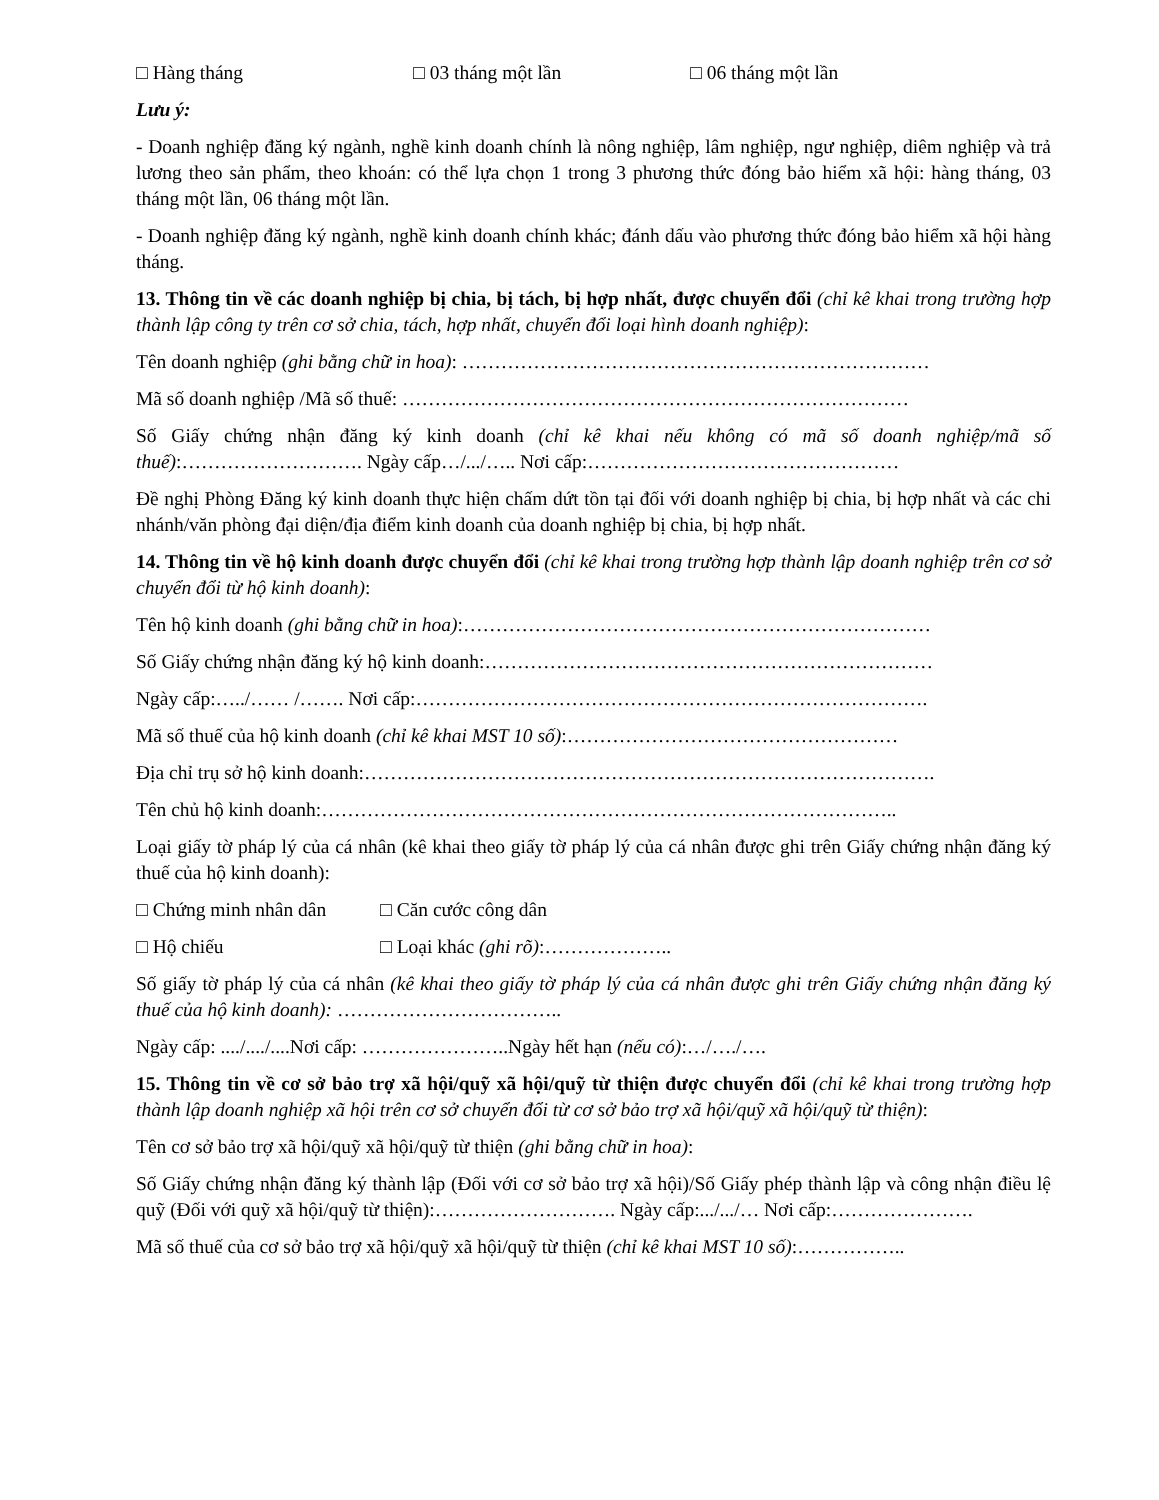□ Hàng tháng □ 03 tháng một lần □ 06 tháng một lần
Lưu ý:
- Doanh nghiệp đăng ký ngành, nghề kinh doanh chính là nông nghiệp, lâm nghiệp, ngư nghiệp, diêm nghiệp và trả lương theo sản phẩm, theo khoán: có thể lựa chọn 1 trong 3 phương thức đóng bảo hiểm xã hội: hàng tháng, 03 tháng một lần, 06 tháng một lần.
- Doanh nghiệp đăng ký ngành, nghề kinh doanh chính khác; đánh dấu vào phương thức đóng bảo hiểm xã hội hàng tháng.
13. Thông tin về các doanh nghiệp bị chia, bị tách, bị hợp nhất, được chuyển đổi (chỉ kê khai trong trường hợp thành lập công ty trên cơ sở chia, tách, hợp nhất, chuyển đổi loại hình doanh nghiệp):
Tên doanh nghiệp (ghi bằng chữ in hoa): ………………………………………………………………
Mã số doanh nghiệp /Mã số thuế: ……………………………………………………………………
Số Giấy chứng nhận đăng ký kinh doanh (chỉ kê khai nếu không có mã số doanh nghiệp/mã số thuế):………………………. Ngày cấp…/.../….. Nơi cấp:…………………………………………
Đề nghị Phòng Đăng ký kinh doanh thực hiện chấm dứt tồn tại đối với doanh nghiệp bị chia, bị hợp nhất và các chi nhánh/văn phòng đại diện/địa điểm kinh doanh của doanh nghiệp bị chia, bị hợp nhất.
14. Thông tin về hộ kinh doanh được chuyển đổi (chỉ kê khai trong trường hợp thành lập doanh nghiệp trên cơ sở chuyển đổi từ hộ kinh doanh):
Tên hộ kinh doanh (ghi bằng chữ in hoa):………………………………………………………………
Số Giấy chứng nhận đăng ký hộ kinh doanh:……………………………………………………………
Ngày cấp:…../…… /……. Nơi cấp:…………………………………………………………………….
Mã số thuế của hộ kinh doanh (chỉ kê khai MST 10 số):……………………………………………
Địa chỉ trụ sở hộ kinh doanh:…………………………………………………………………………….
Tên chủ hộ kinh doanh:……………………………………………………………………………..
Loại giấy tờ pháp lý của cá nhân (kê khai theo giấy tờ pháp lý của cá nhân được ghi trên Giấy chứng nhận đăng ký thuế của hộ kinh doanh):
□ Chứng minh nhân dân □ Căn cước công dân
□ Hộ chiếu □ Loại khác (ghi rõ):………………..
Số giấy tờ pháp lý của cá nhân (kê khai theo giấy tờ pháp lý của cá nhân được ghi trên Giấy chứng nhận đăng ký thuế của hộ kinh doanh): ……………………………..
Ngày cấp: ..../..../....Nơi cấp: …………………..Ngày hết hạn (nếu có):…/…./….
15. Thông tin về cơ sở bảo trợ xã hội/quỹ xã hội/quỹ từ thiện được chuyển đổi (chỉ kê khai trong trường hợp thành lập doanh nghiệp xã hội trên cơ sở chuyển đổi từ cơ sở bảo trợ xã hội/quỹ xã hội/quỹ từ thiện):
Tên cơ sở bảo trợ xã hội/quỹ xã hội/quỹ từ thiện (ghi bằng chữ in hoa):
Số Giấy chứng nhận đăng ký thành lập (Đối với cơ sở bảo trợ xã hội)/Số Giấy phép thành lập và công nhận điều lệ quỹ (Đối với quỹ xã hội/quỹ từ thiện):………………………. Ngày cấp:.../.../… Nơi cấp:………………….
Mã số thuế của cơ sở bảo trợ xã hội/quỹ xã hội/quỹ từ thiện (chỉ kê khai MST 10 số):……………..